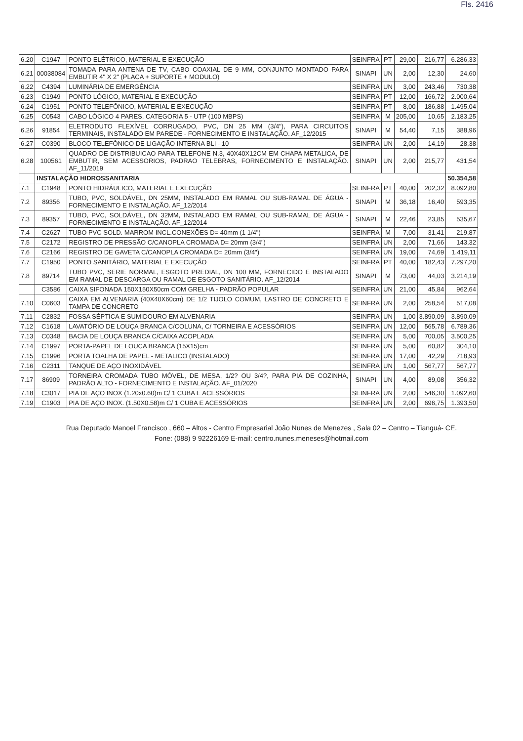Fls. 2416
| 6.20 | C1947 | PONTO ELÉTRICO, MATERIAL E EXECUÇÃO | SEINFRA | PT | 29,00 | 216,77 | 6.286,33 |
| 6.21 | 00038084 | TOMADA PARA ANTENA DE TV, CABO COAXIAL DE 9 MM, CONJUNTO MONTADO PARA EMBUTIR 4" X 2" (PLACA + SUPORTE + MODULO) | SINAPI | UN | 2,00 | 12,30 | 24,60 |
| 6.22 | C4394 | LUMINÁRIA DE EMERGÊNCIA | SEINFRA | UN | 3,00 | 243,46 | 730,38 |
| 6.23 | C1949 | PONTO LÓGICO, MATERIAL E EXECUÇÃO | SEINFRA | PT | 12,00 | 166,72 | 2.000,64 |
| 6.24 | C1951 | PONTO TELEFÔNICO, MATERIAL E EXECUÇÃO | SEINFRA | PT | 8,00 | 186,88 | 1.495,04 |
| 6.25 | C0543 | CABO LÓGICO 4 PARES, CATEGORIA 5 - UTP (100 MBPS) | SEINFRA | M | 205,00 | 10,65 | 2.183,25 |
| 6.26 | 91854 | ELETRODUTO FLEXÍVEL CORRUGADO, PVC, DN 25 MM (3/4"), PARA CIRCUITOS TERMINAIS, INSTALADO EM PAREDE - FORNECIMENTO E INSTALAÇÃO. AF_12/2015 | SINAPI | M | 54,40 | 7,15 | 388,96 |
| 6.27 | C0390 | BLOCO TELEFÔNICO DE LIGAÇÃO INTERNA BLI - 10 | SEINFRA | UN | 2,00 | 14,19 | 28,38 |
| 6.28 | 100561 | QUADRO DE DISTRIBUICAO PARA TELEFONE N.3, 40X40X12CM EM CHAPA METALICA, DE EMBUTIR, SEM ACESSORIOS, PADRAO TELEBRAS, FORNECIMENTO E INSTALAÇÃO. AF_11/2019 | SINAPI | UN | 2,00 | 215,77 | 431,54 |
| | INSTALAÇÃO HIDROSSANITARIA | | | | | | 50.354,58 |
| 7.1 | C1948 | PONTO HIDRÁULICO, MATERIAL E EXECUÇÃO | SEINFRA | PT | 40,00 | 202,32 | 8.092,80 |
| 7.2 | 89356 | TUBO, PVC, SOLDÁVEL, DN 25MM, INSTALADO EM RAMAL OU SUB-RAMAL DE ÁGUA - FORNECIMENTO E INSTALAÇÃO. AF_12/2014 | SINAPI | M | 36,18 | 16,40 | 593,35 |
| 7.3 | 89357 | TUBO, PVC, SOLDÁVEL, DN 32MM, INSTALADO EM RAMAL OU SUB-RAMAL DE ÁGUA - FORNECIMENTO E INSTALAÇÃO. AF_12/2014 | SINAPI | M | 22,46 | 23,85 | 535,67 |
| 7.4 | C2627 | TUBO PVC SOLD. MARROM INCL.CONEXÕES D= 40mm (1 1/4") | SEINFRA | M | 7,00 | 31,41 | 219,87 |
| 7.5 | C2172 | REGISTRO DE PRESSÃO C/CANOPLA CROMADA D= 20mm (3/4") | SEINFRA | UN | 2,00 | 71,66 | 143,32 |
| 7.6 | C2166 | REGISTRO DE GAVETA C/CANOPLA CROMADA D= 20mm (3/4") | SEINFRA | UN | 19,00 | 74,69 | 1.419,11 |
| 7.7 | C1950 | PONTO SANITÁRIO, MATERIAL E EXECUÇÃO | SEINFRA | PT | 40,00 | 182,43 | 7.297,20 |
| 7.8 | 89714 | TUBO PVC, SERIE NORMAL, ESGOTO PREDIAL, DN 100 MM, FORNECIDO E INSTALADO EM RAMAL DE DESCARGA OU RAMAL DE ESGOTO SANITÁRIO. AF_12/2014 | SINAPI | M | 73,00 | 44,03 | 3.214,19 |
| | C3586 | CAIXA SIFONADA 150X150X50cm COM GRELHA - PADRÃO POPULAR | SEINFRA | UN | 21,00 | 45,84 | 962,64 |
| 7.10 | C0603 | CAIXA EM ALVENARIA (40X40X60cm) DE 1/2 TIJOLO COMUM, LASTRO DE CONCRETO E TAMPA DE CONCRETO | SEINFRA | UN | 2,00 | 258,54 | 517,08 |
| 7.11 | C2832 | FOSSA SÉPTICA E SUMIDOURO EM ALVENARIA | SEINFRA | UN | 1,00 | 3.890,09 | 3.890,09 |
| 7.12 | C1618 | LAVATÓRIO DE LOUÇA BRANCA C/COLUNA, C/ TORNEIRA E ACESSÓRIOS | SEINFRA | UN | 12,00 | 565,78 | 6.789,36 |
| 7.13 | C0348 | BACIA DE LOUÇA BRANCA C/CAIXA ACOPLADA | SEINFRA | UN | 5,00 | 700,05 | 3.500,25 |
| 7.14 | C1997 | PORTA-PAPEL DE LOUCA BRANCA (15X15)cm | SEINFRA | UN | 5,00 | 60,82 | 304,10 |
| 7.15 | C1996 | PORTA TOALHA DE PAPEL - METALICO (INSTALADO) | SEINFRA | UN | 17,00 | 42,29 | 718,93 |
| 7.16 | C2311 | TANQUE DE AÇO INOXIDÁVEL | SEINFRA | UN | 1,00 | 567,77 | 567,77 |
| 7.17 | 86909 | TORNEIRA CROMADA TUBO MÓVEL, DE MESA, 1/2? OU 3/4?, PARA PIA DE COZINHA, PADRÃO ALTO - FORNECIMENTO E INSTALAÇÃO. AF_01/2020 | SINAPI | UN | 4,00 | 89,08 | 356,32 |
| 7.18 | C3017 | PIA DE AÇO INOX (1.20x0.60)m C/ 1 CUBA E ACESSÓRIOS | SEINFRA | UN | 2,00 | 546,30 | 1.092,60 |
| 7.19 | C1903 | PIA DE AÇO INOX. (1.50X0.58)m C/ 1 CUBA E ACESSÓRIOS | SEINFRA | UN | 2,00 | 696,75 | 1.393,50 |
Rua Deputado Manoel Francisco , 660 – Altos - Centro Empresarial João Nunes de Menezes , Sala 02 – Centro – Tianguá- CE.
Fone: (088) 9 92226169 E-mail: centro.nunes.meneses@hotmail.com